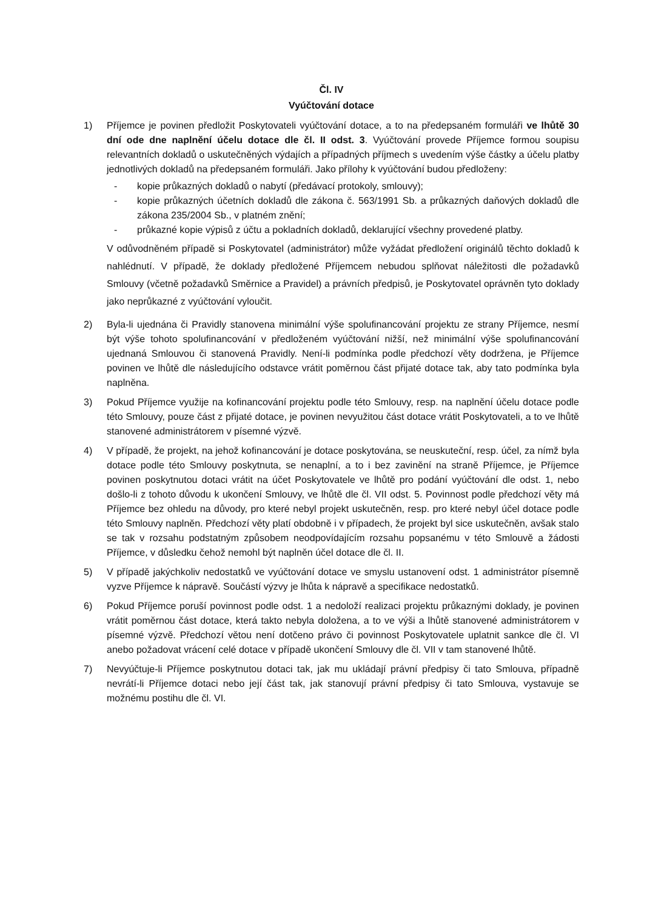Čl. IV
Vyúčtování dotace
1) Příjemce je povinen předložit Poskytovateli vyúčtování dotace, a to na předepsaném formuláři ve lhůtě 30 dní ode dne naplnění účelu dotace dle čl. II odst. 3. Vyúčtování provede Příjemce formou soupisu relevantních dokladů o uskutečněných výdajích a případných příjmech s uvedením výše částky a účelu platby jednotlivých dokladů na předepsaném formuláři. Jako přílohy k vyúčtování budou předloženy:
- kopie průkazných dokladů o nabytí (předávací protokoly, smlouvy);
- kopie průkazných účetních dokladů dle zákona č. 563/1991 Sb. a průkazných daňových dokladů dle zákona 235/2004 Sb., v platném znění;
- průkazné kopie výpisů z účtu a pokladních dokladů, deklarující všechny provedené platby.
V odůvodněném případě si Poskytovatel (administrátor) může vyžádat předložení originálů těchto dokladů k nahlédnutí. V případě, že doklady předložené Příjemcem nebudou splňovat náležitosti dle požadavků Smlouvy (včetně požadavků Směrnice a Pravidel) a právních předpisů, je Poskytovatel oprávněn tyto doklady jako neprůkazné z vyúčtování vyloučit.
2) Byla-li ujednána či Pravidly stanovena minimální výše spolufinancování projektu ze strany Příjemce, nesmí být výše tohoto spolufinancování v předloženém vyúčtování nižší, než minimální výše spolufinancování ujednaná Smlouvou či stanovená Pravidly. Není-li podmínka podle předchozí věty dodržena, je Příjemce povinen ve lhůtě dle následujícího odstavce vrátit poměrnou část přijaté dotace tak, aby tato podmínka byla naplněna.
3) Pokud Příjemce využije na kofinancování projektu podle této Smlouvy, resp. na naplnění účelu dotace podle této Smlouvy, pouze část z přijaté dotace, je povinen nevyužitou část dotace vrátit Poskytovateli, a to ve lhůtě stanovené administrátorem v písemné výzvě.
4) V případě, že projekt, na jehož kofinancování je dotace poskytována, se neuskuteční, resp. účel, za nímž byla dotace podle této Smlouvy poskytnuta, se nenaplní, a to i bez zavinění na straně Příjemce, je Příjemce povinen poskytnutou dotaci vrátit na účet Poskytovatele ve lhůtě pro podání vyúčtování dle odst. 1, nebo došlo-li z tohoto důvodu k ukončení Smlouvy, ve lhůtě dle čl. VII odst. 5. Povinnost podle předchozí věty má Příjemce bez ohledu na důvody, pro které nebyl projekt uskutečněn, resp. pro které nebyl účel dotace podle této Smlouvy naplněn. Předchozí věty platí obdobně i v případech, že projekt byl sice uskutečněn, avšak stalo se tak v rozsahu podstatným způsobem neodpovídajícím rozsahu popsanému v této Smlouvě a žádosti Příjemce, v důsledku čehož nemohl být naplněn účel dotace dle čl. II.
5) V případě jakýchkoliv nedostatků ve vyúčtování dotace ve smyslu ustanovení odst. 1 administrátor písemně vyzve Příjemce k nápravě. Součástí výzvy je lhůta k nápravě a specifikace nedostatků.
6) Pokud Příjemce poruší povinnost podle odst. 1 a nedoloží realizaci projektu průkaznými doklady, je povinen vrátit poměrnou část dotace, která takto nebyla doložena, a to ve výši a lhůtě stanovené administrátorem v písemné výzvě. Předchozí větou není dotčeno právo či povinnost Poskytovatele uplatnit sankce dle čl. VI anebo požadovat vrácení celé dotace v případě ukončení Smlouvy dle čl. VII v tam stanovené lhůtě.
7) Nevyúčtuje-li Příjemce poskytnutou dotaci tak, jak mu ukládají právní předpisy či tato Smlouva, případně nevrátí-li Příjemce dotaci nebo její část tak, jak stanovují právní předpisy či tato Smlouva, vystavuje se možnému postihu dle čl. VI.